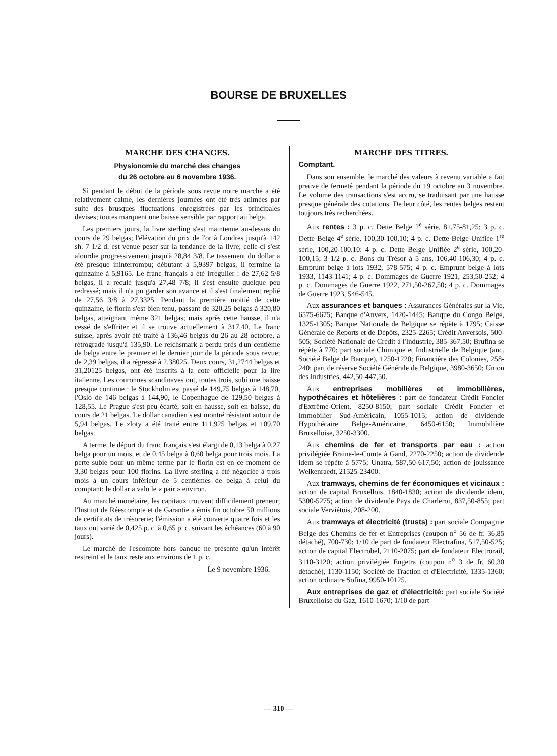BOURSE DE BRUXELLES
MARCHE DES CHANGES.
Physionomie du marché des changes
du 26 octobre au 6 novembre 1936.
Si pendant le début de la période sous revue notre marché a été relativement calme, les dernières journées ont été très animées par suite des brusques fluctuations enregistrées par les principales devises; toutes marquent une baisse sensible par rapport au belga.
Les premiers jours, la livre sterling s'est maintenue au-dessus du cours de 29 belgas; l'élévation du prix de l'or à Londres jusqu'à 142 sh. 7 1/2 d. est venue peser sur la tendance de la livre; celle-ci s'est alourdie progressivement jusqu'à 28,84 3/8. Le tassement du dollar a été presque ininterrompu; débutant à 5,9397 belgas, il termine la quinzaine à 5,9165. Le franc français a été irrégulier : de 27,62 5/8 belgas, il a reculé jusqu'à 27,48 7/8; il s'est ensuite quelque peu redressé; mais il n'a pu garder son avance et il s'est finalement replié de 27,56 3/8 à 27,3325. Pendant la première moitié de cette quinzaine, le florin s'est bien tenu, passant de 320,25 belgas à 320,80 belgas, atteignant même 321 belgas; mais après cette hausse, il n'a cessé de s'effriter et il se trouve actuellement à 317,40. Le franc suisse, après avoir été traité à 136,46 belgas du 26 au 28 octobre, a rétrogradé jusqu'à 135,90. Le reichsmark a perdu près d'un centième de belga entre le premier et le dernier jour de la période sous revue; de 2,39 belgas, il a régressé à 2,38025. Deux cours, 31,2744 belgas et 31,20125 belgas, ont été inscrits à la cote officielle pour la lire italienne. Les couronnes scandinaves ont, toutes trois, subi une baisse presque continue : le Stockholm est passé de 149,75 belgas à 148,70, l'Oslo de 146 belgas à 144,90, le Copenhague de 129,50 belgas à 128,55. Le Prague s'est peu écarté, soit en hausse, soit en baisse, du cours de 21 belgas. Le dollar canadien s'est montré résistant autour de 5,94 belgas. Le zloty a été traité entre 111,925 belgas et 109,70 belgas.
A terme, le déport du franc français s'est élargi de 0,13 belga à 0,27 belga pour un mois, et de 0,45 belga à 0,60 belga pour trois mois. La perte subie pour un même terme par le florin est en ce moment de 3,30 belgas pour 100 florins. La livre sterling a été négociée à trois mois à un cours inférieur de 5 centièmes de belga à celui du comptant; le dollar a valu le « pair » environ.
Au marché monétaire, les capitaux trouvent difficilement preneur; l'Institut de Réescompte et de Garantie a émis fin octobre 50 millions de certificats de trésorerie; l'émission a été couverte quatre fois et les taux ont varié de 0,425 p. c. à 0,65 p. c. suivant les échéances (60 à 90 jours).
Le marché de l'escompte hors banque ne présente qu'un intérêt restreint et le taux reste aux environs de 1 p. c.
Le 9 novembre 1936.
MARCHE DES TITRES.
Comptant.
Dans son ensemble, le marché des valeurs à revenu variable a fait preuve de fermeté pendant la période du 19 octobre au 3 novembre. Le volume des transactions s'est accru, se traduisant par une hausse presque générale des cotations. De leur côté, les rentes belges restent toujours très recherchées.
Aux rentes : 3 p. c. Dette Belge 2<sup>e</sup> série, 81,75-81,25; 3 p. c. Dette Belge 4<sup>e</sup> série, 100,30-100,10; 4 p. c. Dette Belge Unifiée 1<sup>re</sup> série, 100,20-100,10; 4 p. c. Dette Belge Unifiée 2<sup>e</sup> série, 100,20-100,15; 3 1/2 p. c. Bons du Trésor à 5 ans, 106,40-106,30; 4 p. c. Emprunt belge à lots 1932, 578-575; 4 p. c. Emprunt belge à lots 1933, 1143-1141; 4 p. c. Dommages de Guerre 1921, 253,50-252; 4 p. c. Dommages de Guerre 1922, 271,50-267,50; 4 p. c. Dommages de Guerre 1923, 546-545.
Aux assurances et banques : Assurances Générales sur la Vie, 6575-6675; Banque d'Anvers, 1420-1445; Banque du Congo Belge, 1325-1305; Banque Nationale de Belgique se répète à 1795; Caisse Générale de Reports et de Dépôts, 2325-2265; Crédit Anversois, 500-505; Société Nationale de Crédit à l'Industrie, 385-367,50; Brufina se répète à 770; part sociale Chimique et Industrielle de Belgique (anc. Société Belge de Banque), 1250-1220; Financière des Colonies, 258-240; part de réserve Société Générale de Belgique, 3980-3650; Union des Industries, 442,50-447,50.
Aux entreprises mobilières et immobilières, hypothécaires et hôtelières : part de fondateur Crédit Foncier d'Extrême-Orient, 8250-8150; part sociale Crédit Foncier et Immobilier Sud-Américain, 1055-1015; action de dividende Hypothécaire Belge-Américaine, 6450-6150; Immobilière Bruxelloise, 3250-3300.
Aux chemins de fer et transports par eau : action privilégiée Braine-le-Comte à Gand, 2270-2250; action de dividende idem se répète à 5775; Unatra, 587,50-617,50; action de jouissance Welkenraedt, 21525-23400.
Aux tramways, chemins de fer économiques et vicinaux : action de capital Bruxellois, 1840-1830; action de dividende idem, 5300-5275; action de dividende Pays de Charleroi, 837,50-855; part sociale Verviétois, 208-200.
Aux tramways et électricité (trusts) : part sociale Compagnie Belge des Chemins de fer et Entreprises (coupon n<sup>o</sup> 56 de fr. 36,85 détaché), 700-730; 1/10 de part de fondateur Electrafina, 517,50-525; action de capital Electrobel, 2110-2075; part de fondateur Electrorail, 3110-3120; action privilégiée Engetra (coupon n<sup>o</sup> 3 de fr. 60,30 détaché), 1130-1150; Société de Traction et d'Electricité, 1335-1360; action ordinaire Sofina, 9950-10125.
Aux entreprises de gaz et d'électricité: part sociale Société Bruxelloise du Gaz, 1610-1670; 1/10 de part
— 310 —